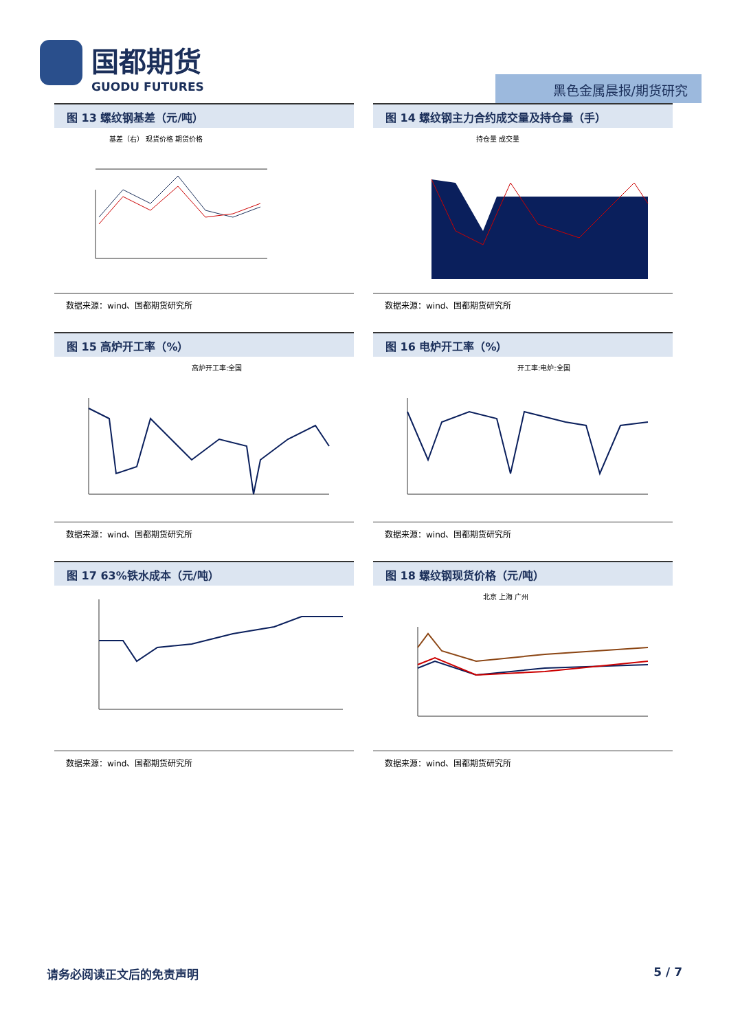国都期货
GUODU FUTURES
黑色金属晨报/期货研究
图 13 螺纹钢基差（元/吨）
基差（右） 现货价格 期货价格
数据来源：wind、国都期货研究所
图 14 螺纹钢主力合约成交量及持仓量（手）
持仓量 成交量
数据来源：wind、国都期货研究所
图 15 高炉开工率（%）
高炉开工率:全国
数据来源：wind、国都期货研究所
图 16 电炉开工率（%）
开工率:电炉:全国
数据来源：wind、国都期货研究所
图 17 63%铁水成本（元/吨）
数据来源：wind、国都期货研究所
图 18 螺纹钢现货价格（元/吨）
北京 上海 广州
数据来源：wind、国都期货研究所
请务必阅读正文后的免责声明 5 / 7